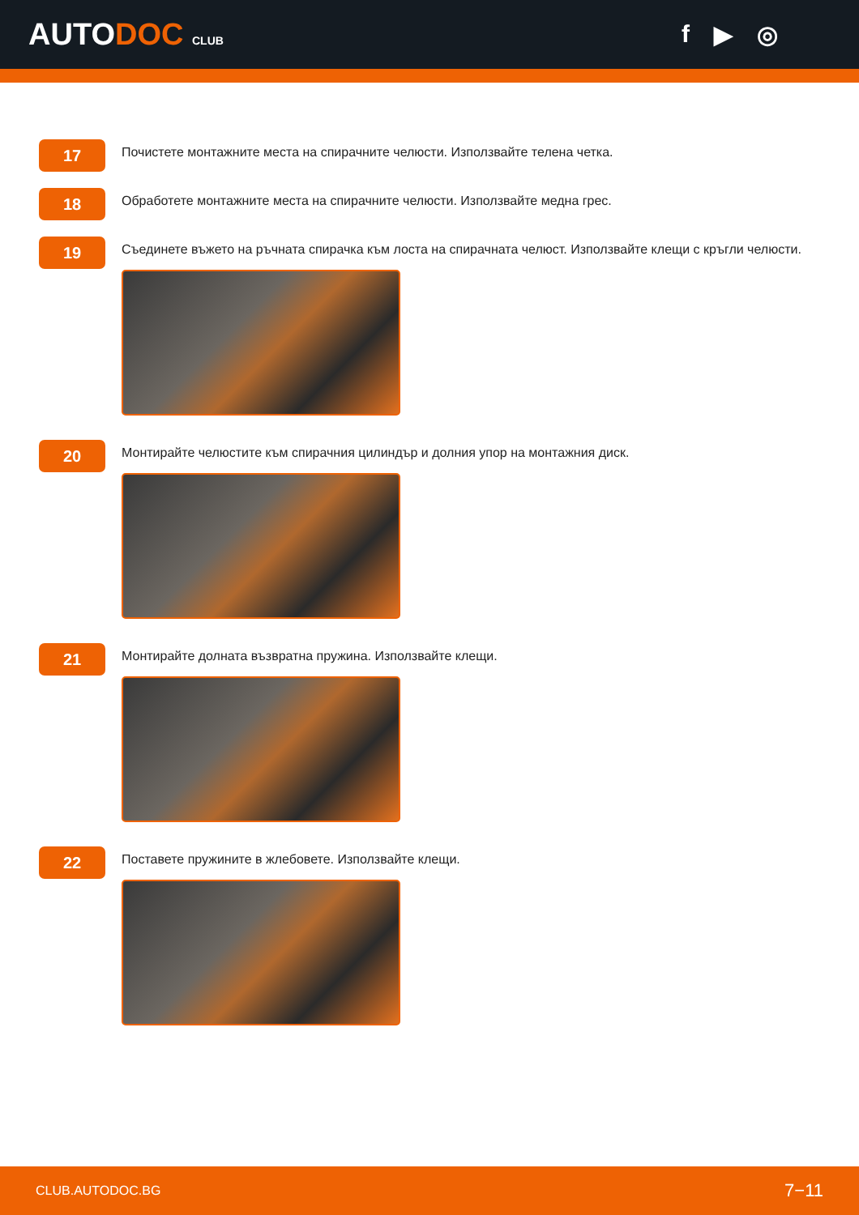AUTODOC CLUB
f ▶ ◎
17
Почистете монтажните места на спирачните челюсти. Използвайте телена четка.
18
Обработете монтажните места на спирачните челюсти. Използвайте медна грес.
19
Съединете въжето на ръчната спирачка към лоста на спирачната челюст. Използвайте клещи с кръгли челюсти.
20
Монтирайте челюстите към спирачния цилиндър и долния упор на монтажния диск.
21
Монтирайте долната възвратна пружина. Използвайте клещи.
22
Поставете пружините в жлебовете. Използвайте клещи.
CLUB.AUTODOC.BG 7−11